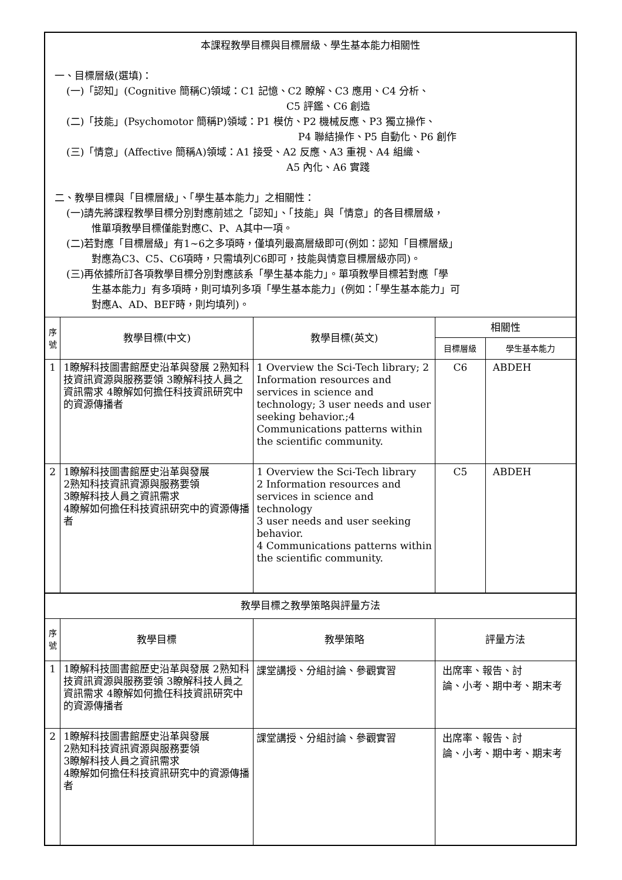| 本課程教學目標與目標層級、學生基本能力相關性 一、目標層級(選填)： (一)「認知」(Cognitive 簡稱C)領域：C1 記憶、C2 瞭解、C3 應用、C4 分析、 C5 評鑑、C6 創造 (二)「技能」(Psychomotor 簡稱P)領域：P1 模仿、P2 機械反應、P3 獨立操作、 P4 聯結操作、P5 自動化、P6 創作 (三)「情意」(Affective 簡稱A)領域：A1 接受、A2 反應、A3 重視、A4 組織、 A5 內化、A6 實踐 二、教學目標與「目標層級」、「學生基本能力」之相關性： (一)請先將課程教學目標分別對應前述之「認知」、「技能」與「情意」的各目標層級， 惟單項教學目標僅能對應C、P、A其中一項。 (二)若對應「目標層級」有1~6之多項時，僅填列最高層級即可(例如：認知「目標層級」 對應為C3、C5、C6項時，只需填列C6即可，技能與情意目標層級亦同)。 (三)再依據所訂各項教學目標分別對應該系「學生基本能力」。單項教學目標若對應「學 生基本能力」有多項時，則可填列多項「學生基本能力」(例如：「學生基本能力」可 對應A、AD、BEF時，則均填列)。 | | | | |
| 序 號 | 教學目標(中文) | 教學目標(英文) | 相關性 | |
| | | | 目標層級 | 學生基本能力 |
| 1 | 1瞭解科技圖書館歷史沿革與發展 2熟知科技資訊資源與服務要領 3瞭解科技人員之資訊需求 4瞭解如何擔任科技資訊研究中的資源傳播者 | 1 Overview the Sci-Tech library; 2 Information resources and services in science and technology; 3 user needs and user seeking behavior.;4 Communications patterns within the scientific community. | C6 | ABDEH |
| 2 | 1瞭解科技圖書館歷史沿革與發展 2熟知科技資訊資源與服務要領 3瞭解科技人員之資訊需求 4瞭解如何擔任科技資訊研究中的資源傳播者 | 1 Overview the Sci-Tech library 2 Information resources and services in science and technology 3 user needs and user seeking behavior. 4 Communications patterns within the scientific community. | C5 | ABDEH |
| 教學目標之教學策略與評量方法 | | | | |
| 序 號 | 教學目標 | 教學策略 | 評量方法 | |
| 1 | 1瞭解科技圖書館歷史沿革與發展 2熟知科技資訊資源與服務要領 3瞭解科技人員之資訊需求 4瞭解如何擔任科技資訊研究中的資源傳播者 | 課堂講授、分組討論、參觀實習 | 出席率、報告、討 論、小考、期中考、期末考 | |
| 2 | 1瞭解科技圖書館歷史沿革與發展 2熟知科技資訊資源與服務要領 3瞭解科技人員之資訊需求 4瞭解如何擔任科技資訊研究中的資源傳播者 | 課堂講授、分組討論、參觀實習 | 出席率、報告、討 論、小考、期中考、期末考 | |